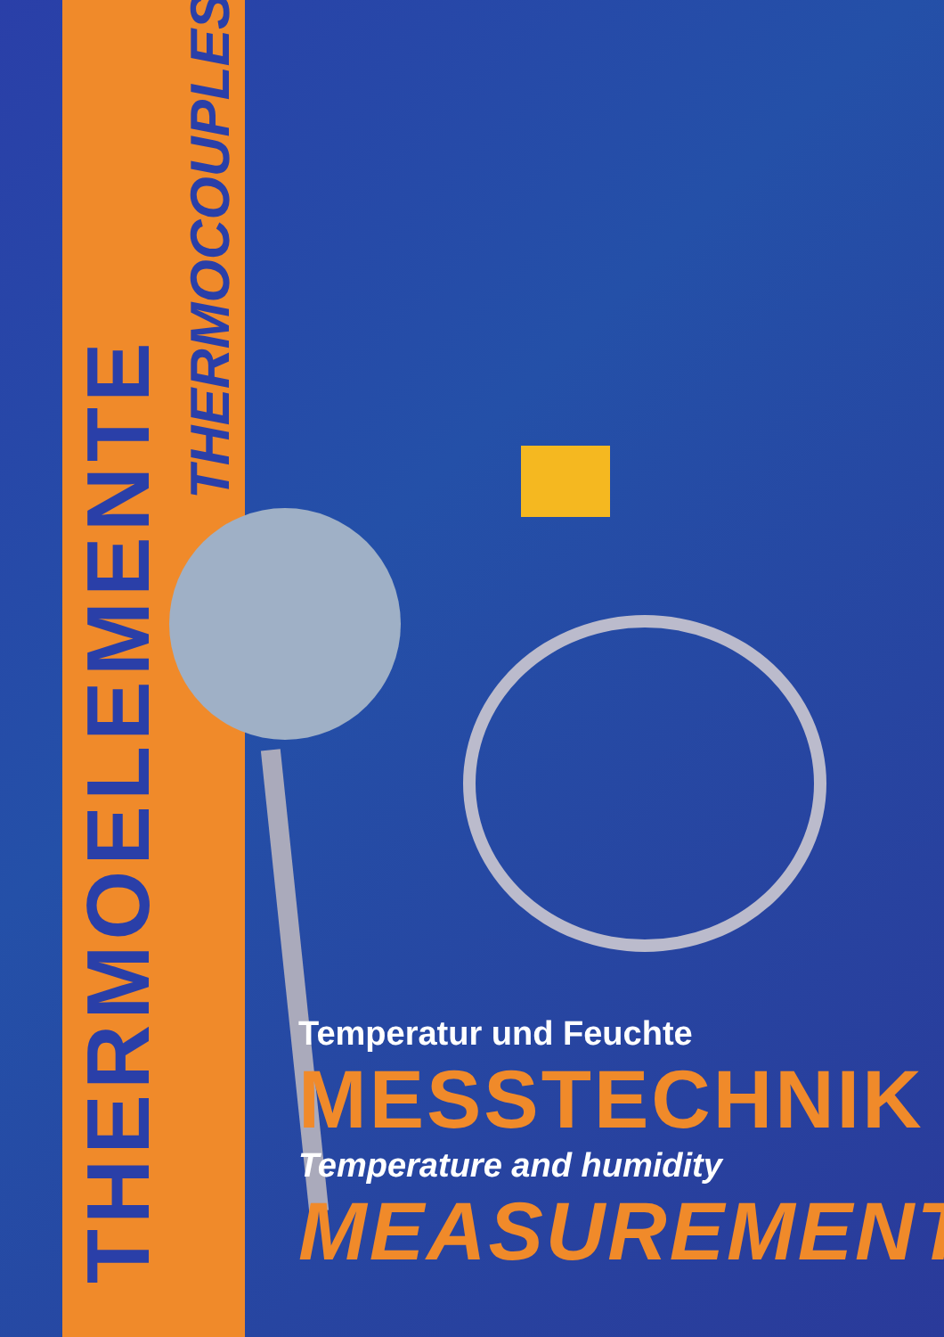THERMOELEMENTE
THERMOCOUPLES
Temperatur und Feuchte
MESSTECHNIK
Temperature and humidity
MEASUREMENT